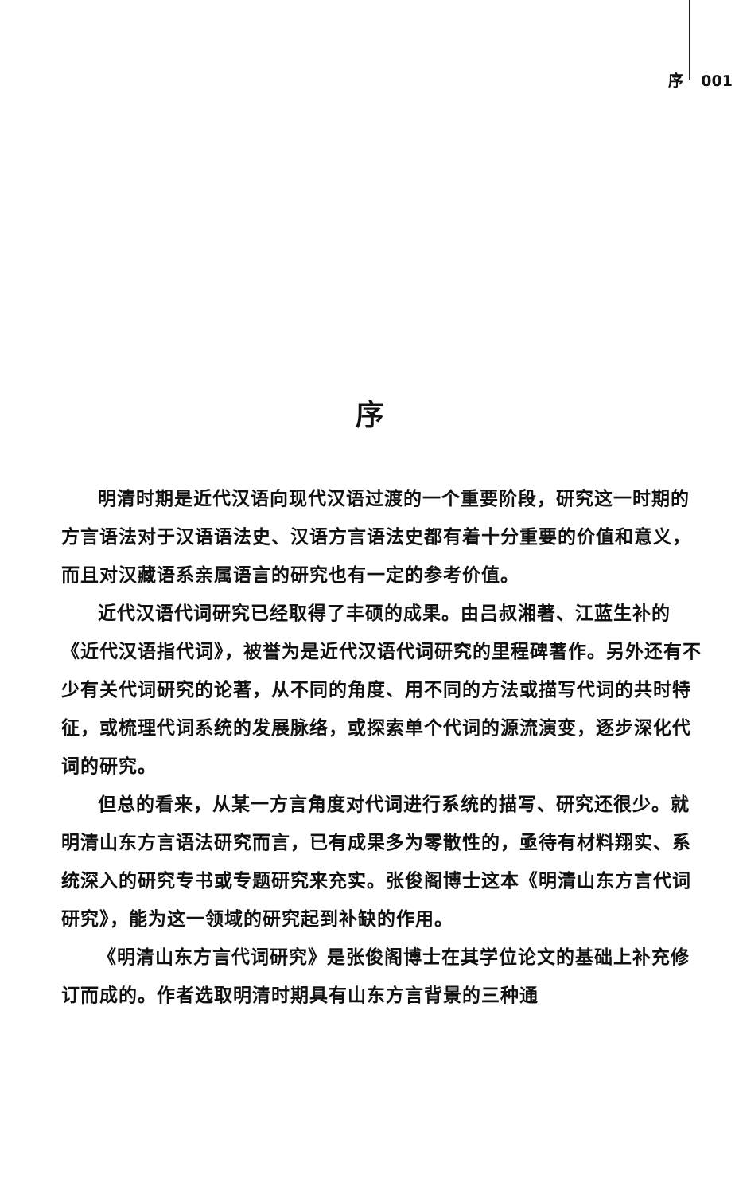序 001
序
明清时期是近代汉语向现代汉语过渡的一个重要阶段，研究这一时期的方言语法对于汉语语法史、汉语方言语法史都有着十分重要的价值和意义，而且对汉藏语系亲属语言的研究也有一定的参考价值。
近代汉语代词研究已经取得了丰硕的成果。由吕叔湘著、江蓝生补的《近代汉语指代词》，被誉为是近代汉语代词研究的里程碑著作。另外还有不少有关代词研究的论著，从不同的角度、用不同的方法或描写代词的共时特征，或梳理代词系统的发展脉络，或探索单个代词的源流演变，逐步深化代词的研究。
但总的看来，从某一方言角度对代词进行系统的描写、研究还很少。就明清山东方言语法研究而言，已有成果多为零散性的，亟待有材料翔实、系统深入的研究专书或专题研究来充实。张俊阁博士这本《明清山东方言代词研究》，能为这一领域的研究起到补缺的作用。
《明清山东方言代词研究》是张俊阁博士在其学位论文的基础上补充修订而成的。作者选取明清时期具有山东方言背景的三种通